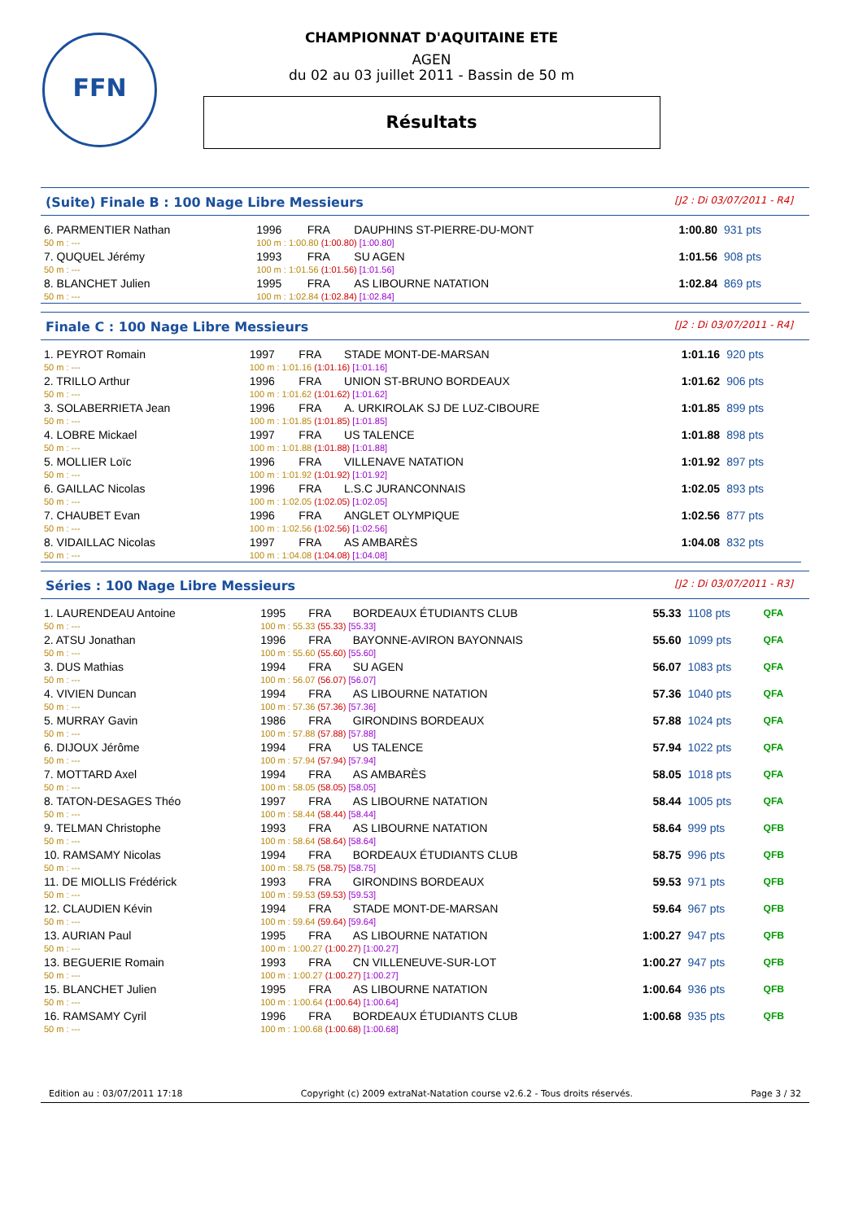FFN
CHAMPIONNAT D'AQUITAINE ETE
AGEN
du 02 au 03 juillet 2011 - Bassin de 50 m
Résultats
(Suite) Finale B : 100 Nage Libre Messieurs [J2 : Di 03/07/2011 - R4]
| 6. PARMENTIER Nathan | 1996 | FRA | DAUPHINS ST-PIERRE-DU-MONT | 1:00.80 | 931 pts | |
| 50 m : --- | 100 m : 1:00.80 (1:00.80) [1:00.80] | | | | | |
| 7. QUQUEL Jérémy | 1993 | FRA | SU AGEN | 1:01.56 | 908 pts | |
| 50 m : --- | 100 m : 1:01.56 (1:01.56) [1:01.56] | | | | | |
| 8. BLANCHET Julien | 1995 | FRA | AS LIBOURNE NATATION | 1:02.84 | 869 pts | |
| 50 m : --- | 100 m : 1:02.84 (1:02.84) [1:02.84] | | | | | |
Finale C : 100 Nage Libre Messieurs [J2 : Di 03/07/2011 - R4]
| 1. PEYROT Romain | 1997 | FRA | STADE MONT-DE-MARSAN | 1:01.16 | 920 pts | |
| 50 m : --- | 100 m : 1:01.16 (1:01.16) [1:01.16] | | | | | |
| 2. TRILLO Arthur | 1996 | FRA | UNION ST-BRUNO BORDEAUX | 1:01.62 | 906 pts | |
| 50 m : --- | 100 m : 1:01.62 (1:01.62) [1:01.62] | | | | | |
| 3. SOLABERRIETA Jean | 1996 | FRA | A. URKIROLAK SJ DE LUZ-CIBOURE | 1:01.85 | 899 pts | |
| 50 m : --- | 100 m : 1:01.85 (1:01.85) [1:01.85] | | | | | |
| 4. LOBRE Mickael | 1997 | FRA | US TALENCE | 1:01.88 | 898 pts | |
| 50 m : --- | 100 m : 1:01.88 (1:01.88) [1:01.88] | | | | | |
| 5. MOLLIER Loïc | 1996 | FRA | VILLENAVE NATATION | 1:01.92 | 897 pts | |
| 50 m : --- | 100 m : 1:01.92 (1:01.92) [1:01.92] | | | | | |
| 6. GAILLAC Nicolas | 1996 | FRA | L.S.C JURANCONNAIS | 1:02.05 | 893 pts | |
| 50 m : --- | 100 m : 1:02.05 (1:02.05) [1:02.05] | | | | | |
| 7. CHAUBET Evan | 1996 | FRA | ANGLET OLYMPIQUE | 1:02.56 | 877 pts | |
| 50 m : --- | 100 m : 1:02.56 (1:02.56) [1:02.56] | | | | | |
| 8. VIDAILLAC Nicolas | 1997 | FRA | AS AMBARÈS | 1:04.08 | 832 pts | |
| 50 m : --- | 100 m : 1:04.08 (1:04.08) [1:04.08] | | | | | |
Séries : 100 Nage Libre Messieurs [J2 : Di 03/07/2011 - R3]
| 1. LAURENDEAU Antoine | 1995 | FRA | BORDEAUX ÉTUDIANTS CLUB | 55.33 | 1108 pts | QFA |
| 50 m : --- | 100 m : 55.33 (55.33) [55.33] | | | | | |
| 2. ATSU Jonathan | 1996 | FRA | BAYONNE-AVIRON BAYONNAIS | 55.60 | 1099 pts | QFA |
| 50 m : --- | 100 m : 55.60 (55.60) [55.60] | | | | | |
| 3. DUS Mathias | 1994 | FRA | SU AGEN | 56.07 | 1083 pts | QFA |
| 50 m : --- | 100 m : 56.07 (56.07) [56.07] | | | | | |
| 4. VIVIEN Duncan | 1994 | FRA | AS LIBOURNE NATATION | 57.36 | 1040 pts | QFA |
| 50 m : --- | 100 m : 57.36 (57.36) [57.36] | | | | | |
| 5. MURRAY Gavin | 1986 | FRA | GIRONDINS BORDEAUX | 57.88 | 1024 pts | QFA |
| 50 m : --- | 100 m : 57.88 (57.88) [57.88] | | | | | |
| 6. DIJOUX Jérôme | 1994 | FRA | US TALENCE | 57.94 | 1022 pts | QFA |
| 50 m : --- | 100 m : 57.94 (57.94) [57.94] | | | | | |
| 7. MOTTARD Axel | 1994 | FRA | AS AMBARÈS | 58.05 | 1018 pts | QFA |
| 50 m : --- | 100 m : 58.05 (58.05) [58.05] | | | | | |
| 8. TATON-DESAGES Théo | 1997 | FRA | AS LIBOURNE NATATION | 58.44 | 1005 pts | QFA |
| 50 m : --- | 100 m : 58.44 (58.44) [58.44] | | | | | |
| 9. TELMAN Christophe | 1993 | FRA | AS LIBOURNE NATATION | 58.64 | 999 pts | QFB |
| 50 m : --- | 100 m : 58.64 (58.64) [58.64] | | | | | |
| 10. RAMSAMY Nicolas | 1994 | FRA | BORDEAUX ÉTUDIANTS CLUB | 58.75 | 996 pts | QFB |
| 50 m : --- | 100 m : 58.75 (58.75) [58.75] | | | | | |
| 11. DE MIOLLIS Frédérick | 1993 | FRA | GIRONDINS BORDEAUX | 59.53 | 971 pts | QFB |
| 50 m : --- | 100 m : 59.53 (59.53) [59.53] | | | | | |
| 12. CLAUDIEN Kévin | 1994 | FRA | STADE MONT-DE-MARSAN | 59.64 | 967 pts | QFB |
| 50 m : --- | 100 m : 59.64 (59.64) [59.64] | | | | | |
| 13. AURIAN Paul | 1995 | FRA | AS LIBOURNE NATATION | 1:00.27 | 947 pts | QFB |
| 50 m : --- | 100 m : 1:00.27 (1:00.27) [1:00.27] | | | | | |
| 13. BEGUERIE Romain | 1993 | FRA | CN VILLENEUVE-SUR-LOT | 1:00.27 | 947 pts | QFB |
| 50 m : --- | 100 m : 1:00.27 (1:00.27) [1:00.27] | | | | | |
| 15. BLANCHET Julien | 1995 | FRA | AS LIBOURNE NATATION | 1:00.64 | 936 pts | QFB |
| 50 m : --- | 100 m : 1:00.64 (1:00.64) [1:00.64] | | | | | |
| 16. RAMSAMY Cyril | 1996 | FRA | BORDEAUX ÉTUDIANTS CLUB | 1:00.68 | 935 pts | QFB |
| 50 m : --- | 100 m : 1:00.68 (1:00.68) [1:00.68] | | | | | |
Edition au : 03/07/2011 17:18 Copyright (c) 2009 extraNat-Natation course v2.6.2 - Tous droits réservés. Page 3 / 32